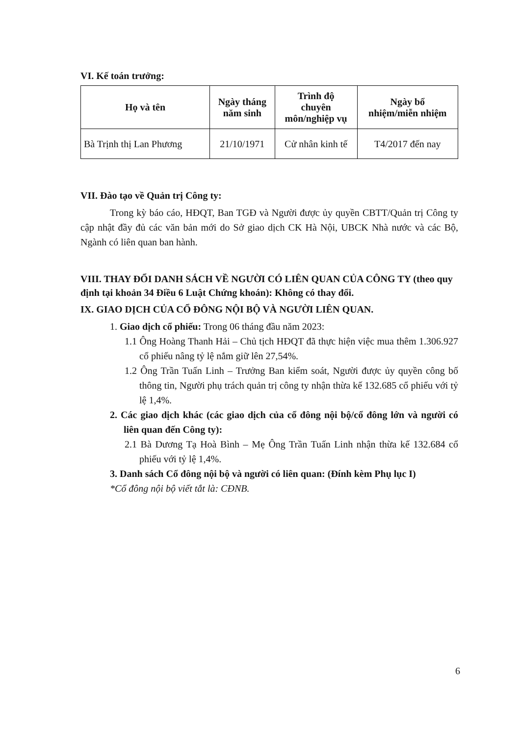VI. Kế toán trưởng:
| Họ và tên | Ngày tháng năm sinh | Trình độ chuyên môn/nghiệp vụ | Ngày bổ nhiệm/miễn nhiệm |
| --- | --- | --- | --- |
| Bà Trịnh thị Lan Phương | 21/10/1971 | Cử nhân kinh tế | T4/2017 đến nay |
VII. Đào tạo về Quản trị Công ty:
Trong kỳ báo cáo, HĐQT, Ban TGĐ và Người được ủy quyền CBTT/Quản trị Công ty cập nhật đầy đủ các văn bản mới do Sở giao dịch CK Hà Nội, UBCK Nhà nước và các Bộ, Ngành có liên quan ban hành.
VIII. THAY ĐỔI DANH SÁCH VỀ NGƯỜI CÓ LIÊN QUAN CỦA CÔNG TY (theo quy định tại khoản 34 Điều 6 Luật Chứng khoán): Không có thay đổi.
IX. GIAO DỊCH CỦA CỔ ĐÔNG NỘI BỘ VÀ NGƯỜI LIÊN QUAN.
1. Giao dịch cổ phiếu: Trong 06 tháng đầu năm 2023:
1.1 Ông Hoàng Thanh Hải – Chủ tịch HĐQT đã thực hiện việc mua thêm 1.306.927 cổ phiếu nâng tỷ lệ nắm giữ lên 27,54%.
1.2 Ông Trần Tuấn Linh – Trưởng Ban kiểm soát, Người được ủy quyền công bố thông tin, Người phụ trách quản trị công ty nhận thừa kế 132.685 cổ phiếu với tỷ lệ 1,4%.
2. Các giao dịch khác (các giao dịch của cổ đông nội bộ/cổ đông lớn và người có liên quan đến Công ty):
2.1 Bà Dương Tạ Hoà Bình – Mẹ Ông Trần Tuấn Linh nhận thừa kế 132.684 cổ phiếu với tỷ lệ 1,4%.
3. Danh sách Cổ đông nội bộ và người có liên quan: (Đính kèm Phụ lục I)
*Cổ đông nội bộ viết tắt là: CĐNB.
6